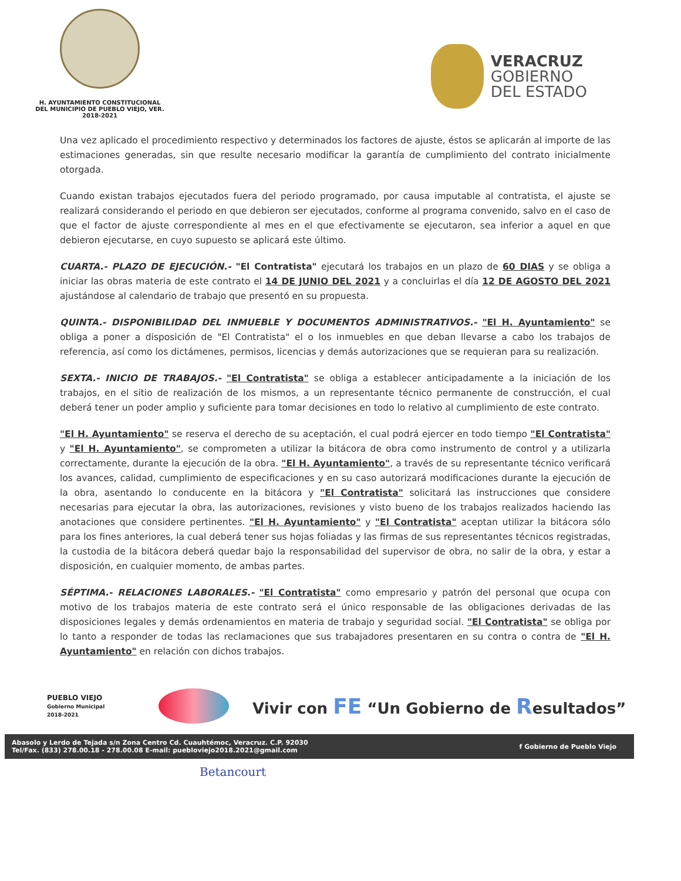H. AYUNTAMIENTO CONSTITUCIONAL
DEL MUNICIPIO DE PUEBLO VIEJO, VER.
2018-2021
VERACRUZ
GOBIERNO
DEL ESTADO
Una vez aplicado el procedimiento respectivo y determinados los factores de ajuste, éstos se aplicarán al importe de las estimaciones generadas, sin que resulte necesario modificar la garantía de cumplimiento del contrato inicialmente otorgada.
Cuando existan trabajos ejecutados fuera del periodo programado, por causa imputable al contratista, el ajuste se realizará considerando el periodo en que debieron ser ejecutados, conforme al programa convenido, salvo en el caso de que el factor de ajuste correspondiente al mes en el que efectivamente se ejecutaron, sea inferior a aquel en que debieron ejecutarse, en cuyo supuesto se aplicará este último.
CUARTA.- PLAZO DE EJECUCIÓN.- "El Contratista" ejecutará los trabajos en un plazo de 60 DIAS y se obliga a iniciar las obras materia de este contrato el 14 DE JUNIO DEL 2021 y a concluirlas el día 12 DE AGOSTO DEL 2021 ajustándose al calendario de trabajo que presentó en su propuesta.
QUINTA.- DISPONIBILIDAD DEL INMUEBLE Y DOCUMENTOS ADMINISTRATIVOS.- "El H. Ayuntamiento" se obliga a poner a disposición de "El Contratista" el o los inmuebles en que deban llevarse a cabo los trabajos de referencia, así como los dictámenes, permisos, licencias y demás autorizaciones que se requieran para su realización.
SEXTA.- INICIO DE TRABAJOS.- "El Contratista" se obliga a establecer anticipadamente a la iniciación de los trabajos, en el sitio de realización de los mismos, a un representante técnico permanente de construcción, el cual deberá tener un poder amplio y suficiente para tomar decisiones en todo lo relativo al cumplimiento de este contrato.
"El H. Ayuntamiento" se reserva el derecho de su aceptación, el cual podrá ejercer en todo tiempo "El Contratista" y "El H. Ayuntamiento", se comprometen a utilizar la bitácora de obra como instrumento de control y a utilizarla correctamente, durante la ejecución de la obra. "El H. Ayuntamiento", a través de su representante técnico verificará los avances, calidad, cumplimiento de especificaciones y en su caso autorizará modificaciones durante la ejecución de la obra, asentando lo conducente en la bitácora y "El Contratista" solicitará las instrucciones que considere necesarias para ejecutar la obra, las autorizaciones, revisiones y visto bueno de los trabajos realizados haciendo las anotaciones que considere pertinentes. "El H. Ayuntamiento" y "El Contratista" aceptan utilizar la bitácora sólo para los fines anteriores, la cual deberá tener sus hojas foliadas y las firmas de sus representantes técnicos registradas, la custodia de la bitácora deberá quedar bajo la responsabilidad del supervisor de obra, no salir de la obra, y estar a disposición, en cualquier momento, de ambas partes.
SÉPTIMA.- RELACIONES LABORALES.- "El Contratista" como empresario y patrón del personal que ocupa con motivo de los trabajos materia de este contrato será el único responsable de las obligaciones derivadas de las disposiciones legales y demás ordenamientos en materia de trabajo y seguridad social. "El Contratista" se obliga por lo tanto a responder de todas las reclamaciones que sus trabajadores presentaren en su contra o contra de "El H. Ayuntamiento" en relación con dichos trabajos.
PUEBLO VIEJO
Gobierno Municipal
2018-2021
Vivir con FE “Un Gobierno de Resultados”
Abasolo y Lerdo de Tejada s/n Zona Centro Cd. Cuauhtémoc, Veracruz. C.P. 92030
Tel/Fax. (833) 278.00.18 - 278.00.08 E-mail: puebloviejo2018.2021@gmail.com
f Gobierno de Pueblo Viejo
Betancourt